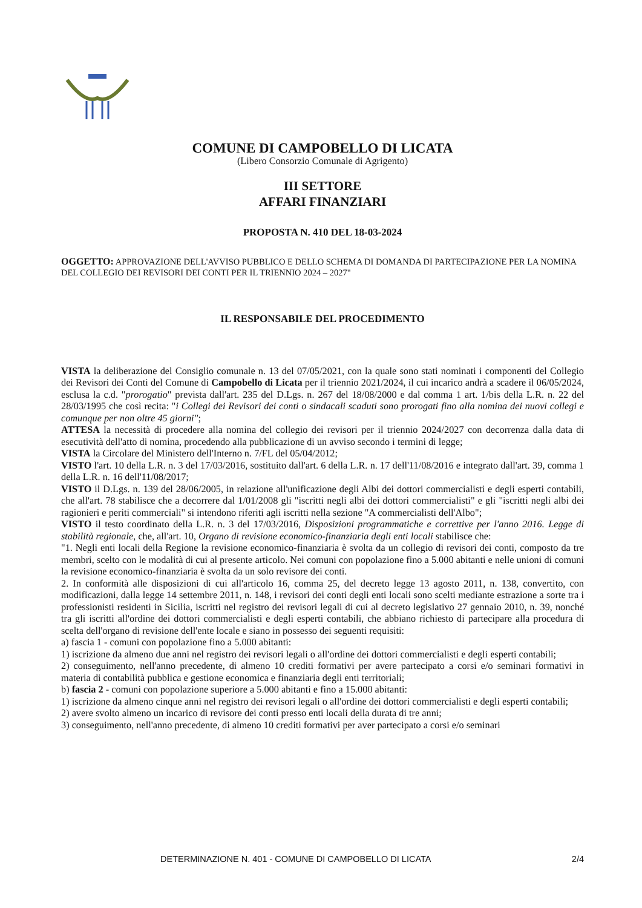COMUNE DI CAMPOBELLO DI LICATA
(Libero Consorzio Comunale di Agrigento)
III SETTORE
AFFARI FINANZIARI
PROPOSTA N. 410 DEL 18-03-2024
OGGETTO: APPROVAZIONE DELL'AVVISO PUBBLICO E DELLO SCHEMA DI DOMANDA DI PARTECIPAZIONE PER LA NOMINA DEL COLLEGIO DEI REVISORI DEI CONTI PER IL TRIENNIO 2024 – 2027"
IL RESPONSABILE DEL PROCEDIMENTO
VISTA la deliberazione del Consiglio comunale n. 13 del 07/05/2021, con la quale sono stati nominati i componenti del Collegio dei Revisori dei Conti del Comune di Campobello di Licata per il triennio 2021/2024, il cui incarico andrà a scadere il 06/05/2024, esclusa la c.d. "prorogatio" prevista dall'art. 235 del D.Lgs. n. 267 del 18/08/2000 e dal comma 1 art. 1/bis della L.R. n. 22 del 28/03/1995 che così recita: "i Collegi dei Revisori dei conti o sindacali scaduti sono prorogati fino alla nomina dei nuovi collegi e comunque per non oltre 45 giorni";
ATTESA la necessità di procedere alla nomina del collegio dei revisori per il triennio 2024/2027 con decorrenza dalla data di esecutività dell'atto di nomina, procedendo alla pubblicazione di un avviso secondo i termini di legge;
VISTA la Circolare del Ministero dell'Interno n. 7/FL del 05/04/2012;
VISTO l'art. 10 della L.R. n. 3 del 17/03/2016, sostituito dall'art. 6 della L.R. n. 17 dell'11/08/2016 e integrato dall'art. 39, comma 1 della L.R. n. 16 dell'11/08/2017;
VISTO il D.Lgs. n. 139 del 28/06/2005, in relazione all'unificazione degli Albi dei dottori commercialisti e degli esperti contabili, che all'art. 78 stabilisce che a decorrere dal 1/01/2008 gli "iscritti negli albi dei dottori commercialisti" e gli "iscritti negli albi dei ragionieri e periti commerciali" si intendono riferiti agli iscritti nella sezione "A commercialisti dell'Albo";
VISTO il testo coordinato della L.R. n. 3 del 17/03/2016, Disposizioni programmatiche e correttive per l'anno 2016. Legge di stabilità regionale, che, all'art. 10, Organo di revisione economico-finanziaria degli enti locali stabilisce che:
"1. Negli enti locali della Regione la revisione economico-finanziaria è svolta da un collegio di revisori dei conti, composto da tre membri, scelto con le modalità di cui al presente articolo. Nei comuni con popolazione fino a 5.000 abitanti e nelle unioni di comuni la revisione economico-finanziaria è svolta da un solo revisore dei conti.
2. In conformità alle disposizioni di cui all'articolo 16, comma 25, del decreto legge 13 agosto 2011, n. 138, convertito, con modificazioni, dalla legge 14 settembre 2011, n. 148, i revisori dei conti degli enti locali sono scelti mediante estrazione a sorte tra i professionisti residenti in Sicilia, iscritti nel registro dei revisori legali di cui al decreto legislativo 27 gennaio 2010, n. 39, nonché tra gli iscritti all'ordine dei dottori commercialisti e degli esperti contabili, che abbiano richiesto di partecipare alla procedura di scelta dell'organo di revisione dell'ente locale e siano in possesso dei seguenti requisiti:
a) fascia 1 - comuni con popolazione fino a 5.000 abitanti:
1) iscrizione da almeno due anni nel registro dei revisori legali o all'ordine dei dottori commercialisti e degli esperti contabili;
2) conseguimento, nell'anno precedente, di almeno 10 crediti formativi per avere partecipato a corsi e/o seminari formativi in materia di contabilità pubblica e gestione economica e finanziaria degli enti territoriali;
b) fascia 2 - comuni con popolazione superiore a 5.000 abitanti e fino a 15.000 abitanti:
1) iscrizione da almeno cinque anni nel registro dei revisori legali o all'ordine dei dottori commercialisti e degli esperti contabili;
2) avere svolto almeno un incarico di revisore dei conti presso enti locali della durata di tre anni;
3) conseguimento, nell'anno precedente, di almeno 10 crediti formativi per aver partecipato a corsi e/o seminari
DETERMINAZIONE N. 401 - COMUNE DI CAMPOBELLO DI LICATA 2/4